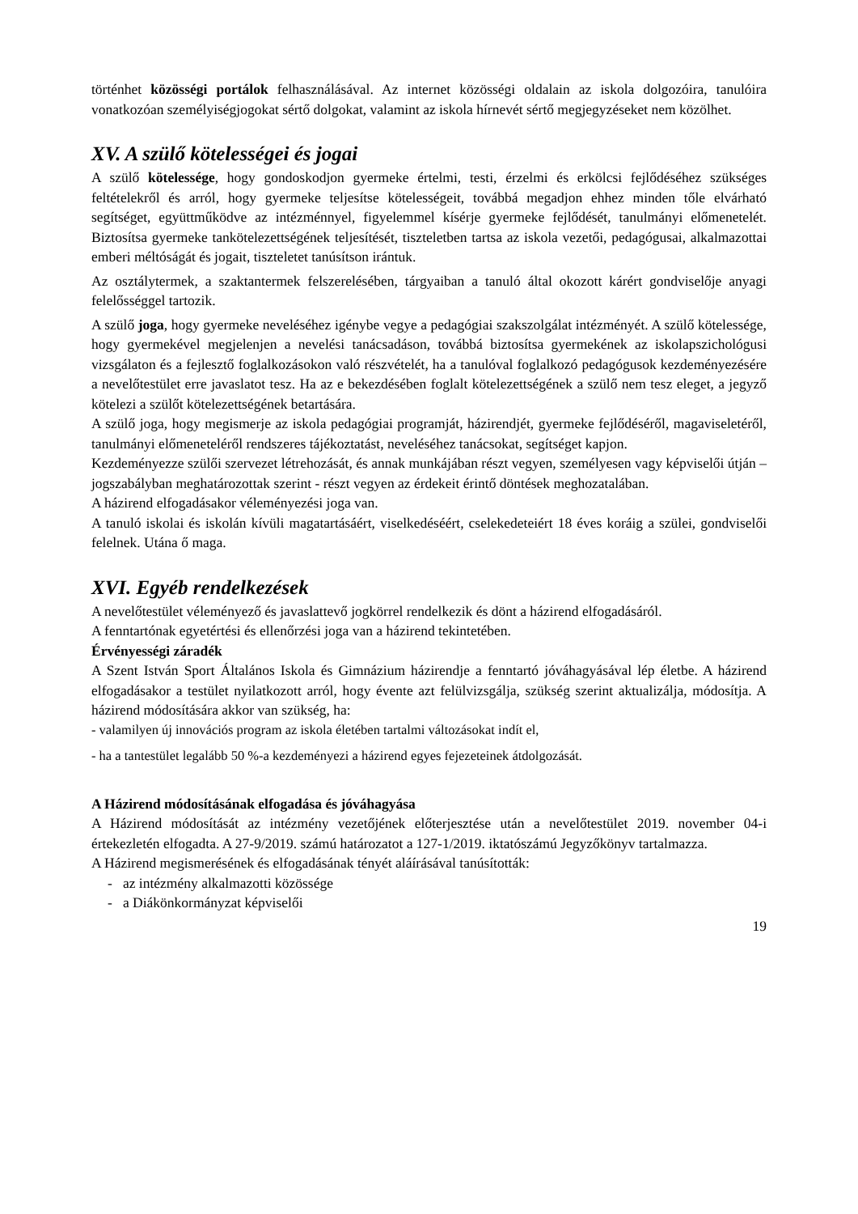történhet közösségi portálok felhasználásával. Az internet közösségi oldalain az iskola dolgozóira, tanulóira vonatkozóan személyiségjogokat sértő dolgokat, valamint az iskola hírnevét sértő megjegyzéseket nem közölhet.
XV. A szülő kötelességei és jogai
A szülő kötelessége, hogy gondoskodjon gyermeke értelmi, testi, érzelmi és erkölcsi fejlődéséhez szükséges feltételekről és arról, hogy gyermeke teljesítse kötelességeit, továbbá megadjon ehhez minden tőle elvárható segítséget, együttműködve az intézménnyel, figyelemmel kísérje gyermeke fejlődését, tanulmányi előmenetelét. Biztosítsa gyermeke tankötelezettségének teljesítését, tiszteletben tartsa az iskola vezetői, pedagógusai, alkalmazottai emberi méltóságát és jogait, tiszteletet tanúsítson irántuk.
Az osztálytermek, a szaktantermek felszerelésében, tárgyaiban a tanuló által okozott kárért gondviselője anyagi felelősséggel tartozik.
A szülő joga, hogy gyermeke neveléséhez igénybe vegye a pedagógiai szakszolgálat intézményét. A szülő kötelessége, hogy gyermekével megjelenjen a nevelési tanácsadáson, továbbá biztosítsa gyermekének az iskolapszichológusi vizsgálaton és a fejlesztő foglalkozásokon való részvételét, ha a tanulóval foglalkozó pedagógusok kezdeményezésére a nevelőtestület erre javaslatot tesz. Ha az e bekezdésében foglalt kötelezettségének a szülő nem tesz eleget, a jegyző kötelezi a szülőt kötelezettségének betartására.
A szülő joga, hogy megismerje az iskola pedagógiai programját, házirendjét, gyermeke fejlődéséről, magaviseletéről, tanulmányi előmeneteléről rendszeres tájékoztatást, neveléséhez tanácsokat, segítséget kapjon.
Kezdeményezze szülői szervezet létrehozását, és annak munkájában részt vegyen, személyesen vagy képviselői útján – jogszabályban meghatározottak szerint - részt vegyen az érdekeit érintő döntések meghozatalában.
A házirend elfogadásakor véleményezési joga van.
A tanuló iskolai és iskolán kívüli magatartásáért, viselkedéséért, cselekedeteiért 18 éves koráig a szülei, gondviselői felelnek. Utána ő maga.
XVI. Egyéb rendelkezések
A nevelőtestület véleményező és javaslattevő jogkörrel rendelkezik és dönt a házirend elfogadásáról.
A fenntartónak egyetértési és ellenőrzési joga van a házirend tekintetében.
Érvényességi záradék
A Szent István Sport Általános Iskola és Gimnázium házirendje a fenntartó jóváhagyásával lép életbe. A házirend elfogadásakor a testület nyilatkozott arról, hogy évente azt felülvizsgálja, szükség szerint aktualizálja, módosítja. A házirend módosítására akkor van szükség, ha:
- valamilyen új innovációs program az iskola életében tartalmi változásokat indít el,
- ha a tantestület legalább 50 %-a kezdeményezi a házirend egyes fejezeteinek átdolgozását.
A Házirend módosításának elfogadása és jóváhagyása
A Házirend módosítását az intézmény vezetőjének előterjesztése után a nevelőtestület 2019. november 04-i értekezletén elfogadta. A 27-9/2019. számú határozatot a 127-1/2019. iktatószámú Jegyzőkönyv tartalmazza.
A Házirend megismerésének és elfogadásának tényét aláírásával tanúsították:
- az intézmény alkalmazotti közössége
- a Diákönkormányzat képviselői
19